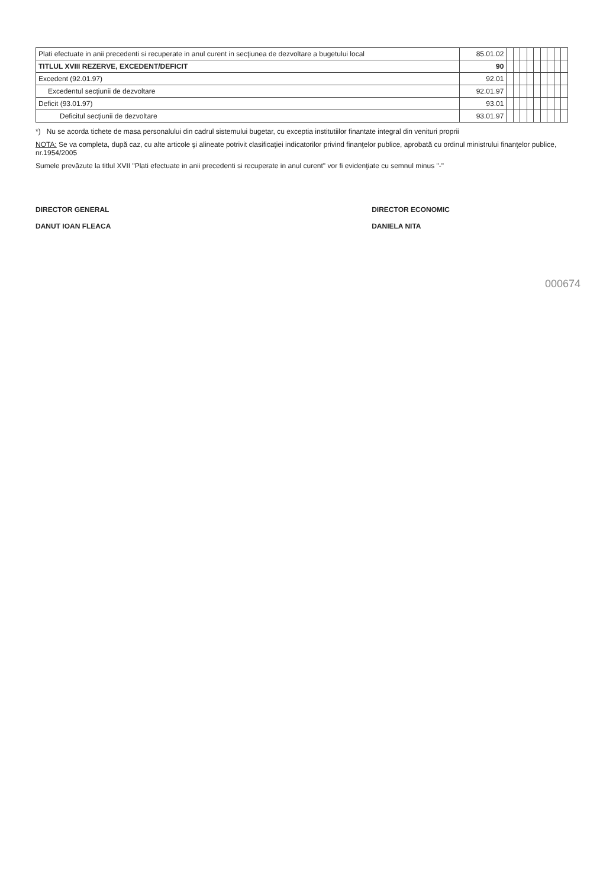| Plati efectuate in anii precedenti si recuperate in anul curent in secţiunea de dezvoltare a bugetului local | 85.01.02 | | | | | | | | | |
| TITLUL XVIII REZERVE, EXCEDENT/DEFICIT | 90 | | | | | | | | | |
| Excedent (92.01.97) | 92.01 | | | | | | | | | |
| Excedentul secţiunii de dezvoltare | 92.01.97 | | | | | | | | | |
| Deficit (93.01.97) | 93.01 | | | | | | | | | |
| Deficitul secţiunii de dezvoltare | 93.01.97 | | | | | | | | | |
*) Nu se acorda tichete de masa personalului din cadrul sistemului bugetar, cu exceptia institutiilor finantate integral din venituri proprii
NOTA: Se va completa, după caz, cu alte articole şi alineate potrivit clasificaţiei indicatorilor privind finanţelor publice, aprobată cu ordinul ministrului finanţelor publice, nr.1954/2005
Sumele prevăzute la titlul XVII "Plati efectuate in anii precedenti si recuperate in anul curent" vor fi evidenţiate cu semnul minus "-"
DIRECTOR GENERAL
DANUT IOAN FLEACA
DIRECTOR ECONOMIC
DANIELA NITA
000674